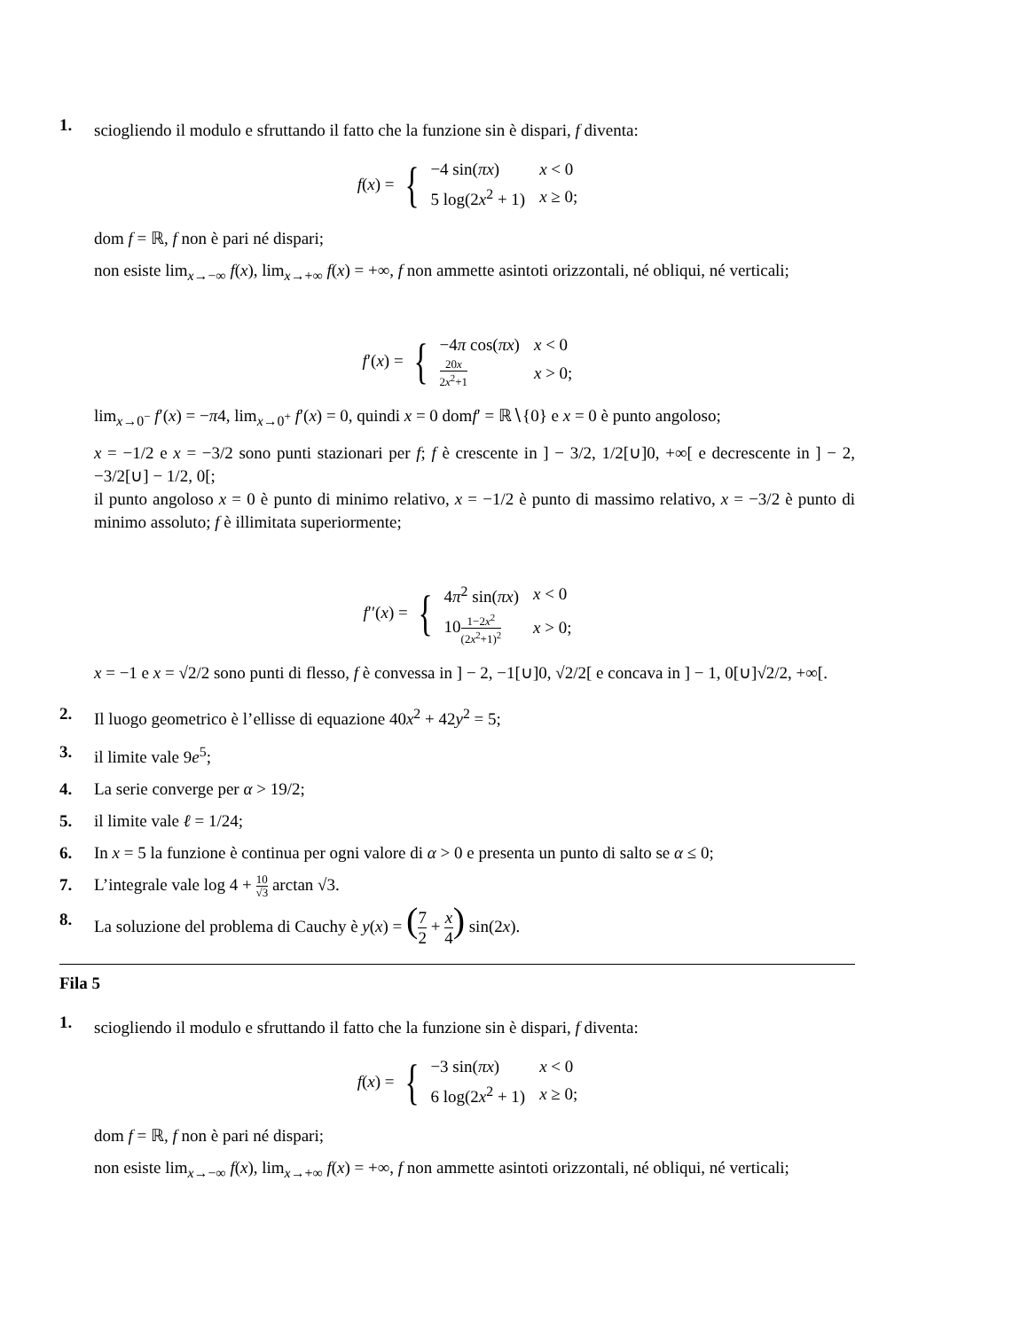1.
sciogliendo il modulo e sfruttando il fatto che la funzione sin è dispari, f diventa:
f(x) = {
| −4 sin( πx ) | x < 0 |
| 5 log(2 x<sup>2</sup> + 1) | x ≥ 0; |
dom f = ℝ, f non è pari né dispari;
non esiste lim<sub>x→−∞</sub> f(x), lim<sub>x→+∞</sub> f(x) = +∞, f non ammette asintoti orizzontali, né obliqui, né verticali;
f′(x) = {
| −4 π cos( πx ) | x < 0 |
| 20 x 2 x<sup>2</sup>+1 | x > 0; |
lim<sub>x→0<sup>−</sup></sub> f′(x) = −π4, lim<sub>x→0<sup>+</sup></sub> f′(x) = 0, quindi x = 0 domf′ = ℝ∖{0} e x = 0 è punto angoloso;
x = −1/2 e x = −3/2 sono punti stazionari per f; f è crescente in ] − 3/2, 1/2[∪]0, +∞[ e decrescente in ] − 2, −3/2[∪] − 1/2, 0[;
il punto angoloso x = 0 è punto di minimo relativo, x = −1/2 è punto di massimo relativo, x = −3/2 è punto di minimo assoluto; f è illimitata superiormente;
f′′(x) = {
| 4 π<sup>2</sup> sin( πx ) | x < 0 |
| 10 1−2 x<sup>2</sup> (2 x<sup>2</sup>+1)<sup>2</sup> | x > 0; |
x = −1 e x = √2/2 sono punti di flesso, f è convessa in ] − 2, −1[∪]0, √2/2[ e concava in ] − 1, 0[∪]√2/2, +∞[.
2. Il luogo geometrico è l’ellisse di equazione 40x<sup>2</sup> + 42y<sup>2</sup> = 5;
3. il limite vale 9e<sup>5</sup>;
4. La serie converge per α > 19/2;
5. il limite vale ℓ = 1/24;
6. In x = 5 la funzione è continua per ogni valore di α > 0 e presenta un punto di salto se α ≤ 0;
7. L’integrale vale log 4 + 10 √3 arctan √3.
8. La soluzione del problema di Cauchy è y(x) = (7 2 + x 4) sin(2x).
Fila 5
1.
sciogliendo il modulo e sfruttando il fatto che la funzione sin è dispari, f diventa:
f(x) = {
| −3 sin( πx ) | x < 0 |
| 6 log(2 x<sup>2</sup> + 1) | x ≥ 0; |
dom f = ℝ, f non è pari né dispari;
non esiste lim<sub>x→−∞</sub> f(x), lim<sub>x→+∞</sub> f(x) = +∞, f non ammette asintoti orizzontali, né obliqui, né verticali;